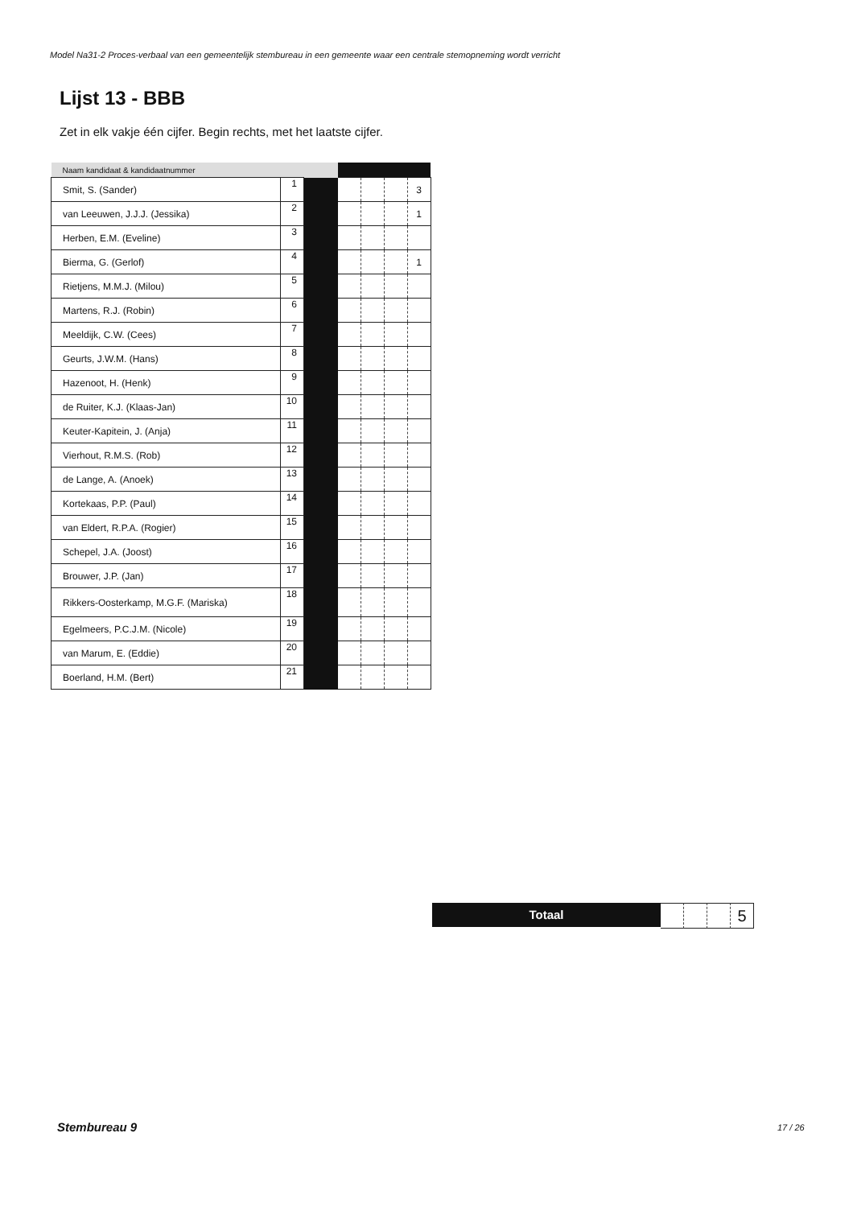Model Na31-2 Proces-verbaal van een gemeentelijk stembureau in een gemeente waar een centrale stemopneming wordt verricht
Lijst 13 - BBB
Zet in elk vakje één cijfer. Begin rechts, met het laatste cijfer.
| Naam kandidaat & kandidaatnummer | | | | | | |
| --- | --- | --- | --- | --- | --- | --- |
| Smit, S. (Sander) | 1 | | | | | 3 |
| van Leeuwen, J.J.J. (Jessika) | 2 | | | | | 1 |
| Herben, E.M. (Eveline) | 3 | | | | | |
| Bierma, G. (Gerlof) | 4 | | | | | 1 |
| Rietjens, M.M.J. (Milou) | 5 | | | | | |
| Martens, R.J. (Robin) | 6 | | | | | |
| Meeldijk, C.W. (Cees) | 7 | | | | | |
| Geurts, J.W.M. (Hans) | 8 | | | | | |
| Hazenoot, H. (Henk) | 9 | | | | | |
| de Ruiter, K.J. (Klaas-Jan) | 10 | | | | | |
| Keuter-Kapitein, J. (Anja) | 11 | | | | | |
| Vierhout, R.M.S. (Rob) | 12 | | | | | |
| de Lange, A. (Anoek) | 13 | | | | | |
| Kortekaas, P.P. (Paul) | 14 | | | | | |
| van Eldert, R.P.A. (Rogier) | 15 | | | | | |
| Schepel, J.A. (Joost) | 16 | | | | | |
| Brouwer, J.P. (Jan) | 17 | | | | | |
| Rikkers-Oosterkamp, M.G.F. (Mariska) | 18 | | | | | |
| Egelmeers, P.C.J.M. (Nicole) | 19 | | | | | |
| van Marum, E. (Eddie) | 20 | | | | | |
| Boerland, H.M. (Bert) | 21 | | | | | |
Totaal
5
Stembureau 9 17 / 26